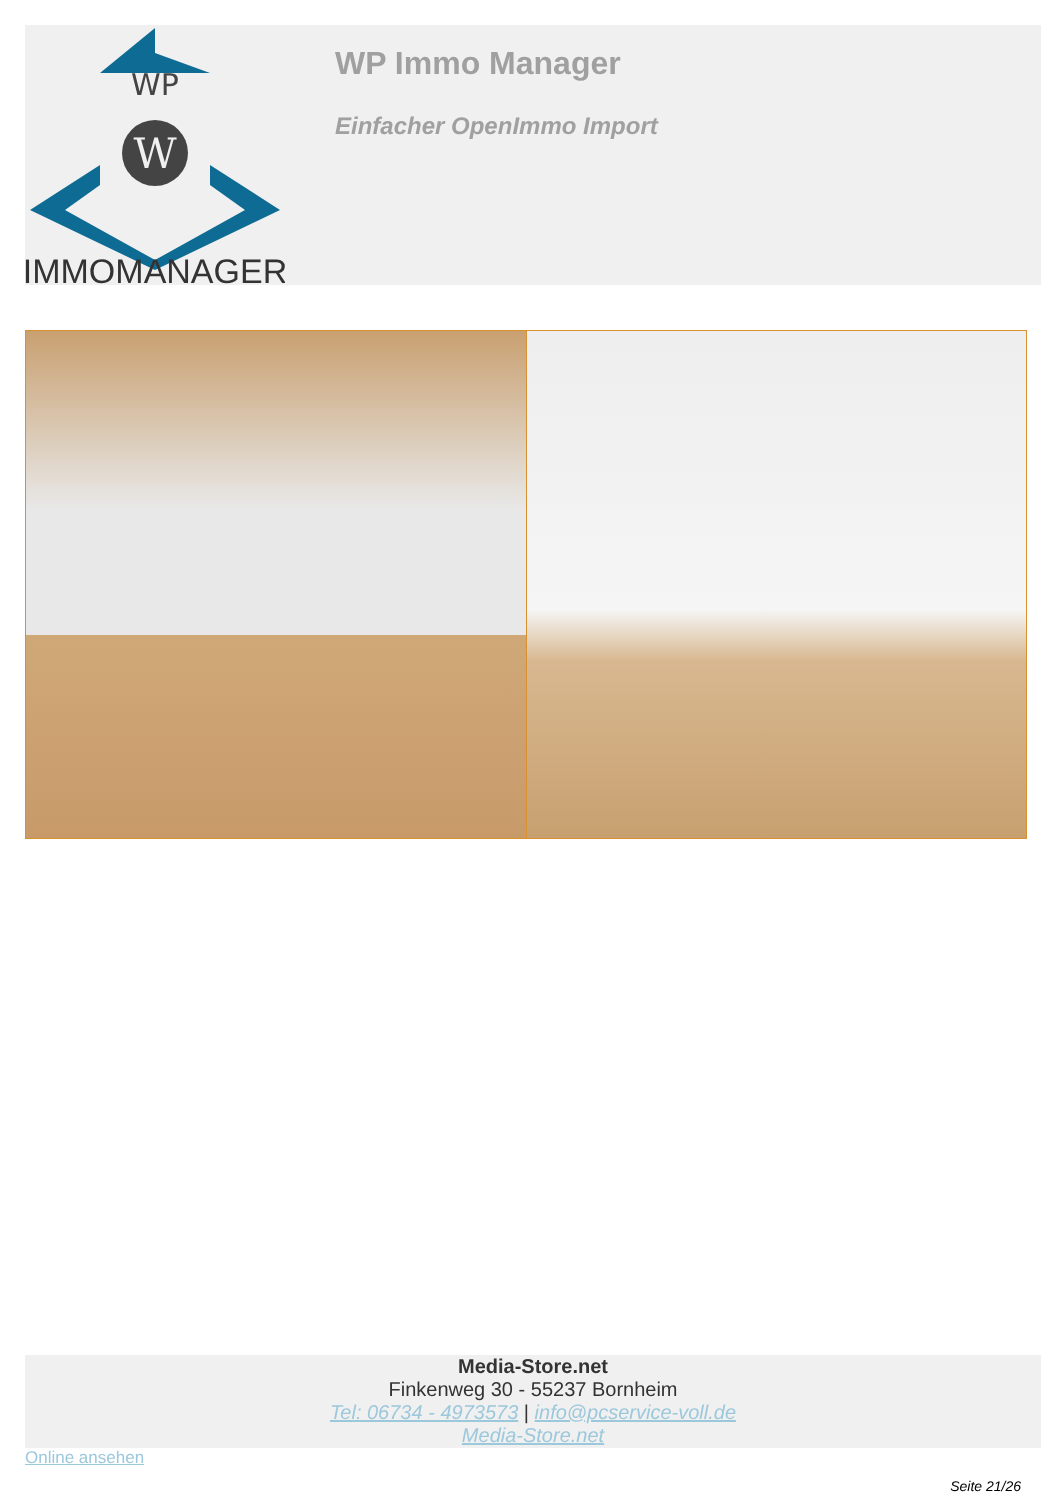WP
W
IMMOMANAGER
WP Immo Manager
Einfacher OpenImmo Import
Media-Store.net
Finkenweg 30 - 55237 Bornheim
Tel: 06734 - 4973573 | info@pcservice-voll.de
Media-Store.net
Online ansehen
Seite 21/26